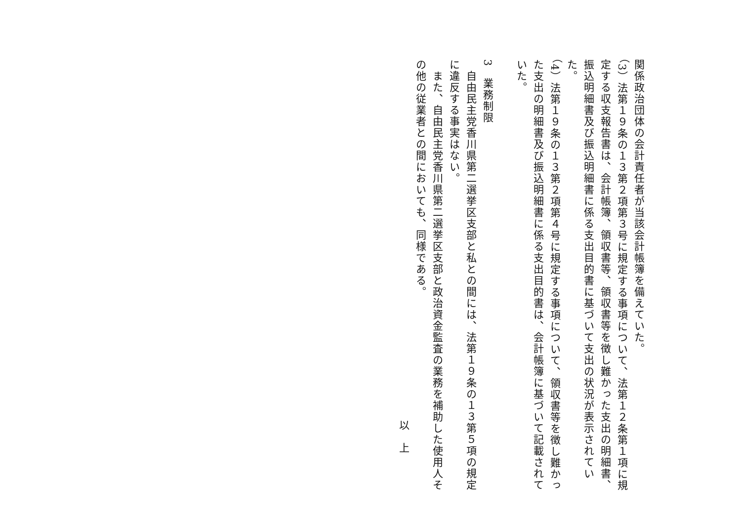関係政治団体の会計責任者が当該会計帳簿を備えていた。
（3）法第１９条の１３第２項第３号に規定する事項について、法第１２条第１項に規定する収支報告書は、会計帳簿、領収書等、領収書等を徴し難かった支出の明細書、振込明細書及び振込明細書に係る支出目的書に基づいて支出の状況が表示されていた。
（4）法第１９条の１３第２項第４号に規定する事項について、領収書等を徴し難かった支出の明細書及び振込明細書に係る支出目的書は、会計帳簿に基づいて記載されていた。
3　業務制限
　自由民主党香川県第二選挙区支部と私との間には、法第１９条の１３第５項の規定に違反する事実はない。
　また、自由民主党香川県第二選挙区支部と政治資金監査の業務を補助した使用人その他の従業者との間においても、同様である。
以　上